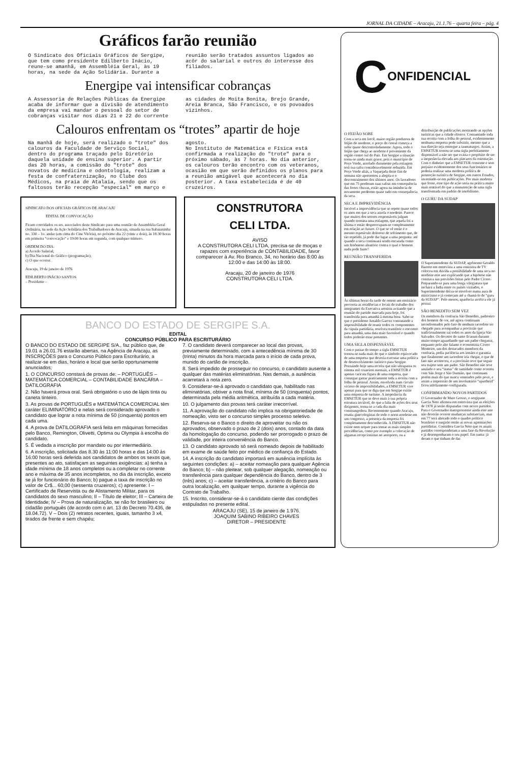JORNAL DA CIDADE – Aracaju, 21.1.76 – quarta feira – pág. 4
Gráficos farão reunião
O Sindicato dos Oficiais Gráficos de Sergipe, que tem como presidente Edilberto Inácio, reune-se amanhã, em Assembléia Geral, às 19 horas, na sede da Ação Solidária. Durante a reunião serão tratados assuntos ligados ao acôr do salarial e outros do interesse dos filiados.
Energipe vai intensificar cobranças
A Assessoria de Relações Públicas da Energipe acaba de informar que a divisão de atendimento da empresa vai mandar o pessoal do setor de cobranças visitar nos dias 21 e 22 do corrente as cidades de Moita Bonita, Brejo Grande, Areia Branca, São Francisco, e os povoados vizinhos.
Calouros enfrentam os “trotes” apartir de hoje
Na manhã de hoje, será realizado o "trote" dos calouros da Faculdade de Serviço Social, dentro do programa traçado pelo Diretório daquela unidade de ensino superior. A partir das 20 horas, a comissão do "trote" dos novatos de medicina e odontologia, realizam a festa de confraternização, no Clube dos Médicos, na praia de Atalaia, sendo que os faltosos terão recepção "especial" em março e agosto.
No Instituto de Matemática e Física está confirmada a realização do "trote" para o próximo sábado, às 7 horas. No dia anterior, os calouros terão encontro com os veteranos, ocasião em que serão definidos os planos para a reunião amigável que acontecerá no dia posterior. A taxa estabelecida é de 40 cruzeiros.
SINDICATO DOS OFICIAIS GRÁFICOS DE ARACAJU
EDITAL DE CONVOCAÇÃO
Ficam convidados os srs. associados deste Sindicato para uma reunião de Assembléia Geral Ordinária, na sede da Ação Solidária dos Trabalhadores de Aracaju, situada na rua Itabaianinha no. 330 – 1o. andar (em cima do Cine Vitória), no próximo dia 22 (vinte e dois), às 18:30 horas em primeira “convocação” e 19:00 horas em segunda, com qualquer número.
ORDEM DO DIA:
a) Acordo Salarial;
b) Dia Nacional do Gráfico (programação);
c) O que ocorrer.
Aracaju, 19 de janeiro de 1976
EDILBERTO INÁCIO SANTOS
– Presidente –
CONSTRUTORA
CELI LTDA.
AVISO
A CONSTRUTORA CELI LTDA, precisa-se de moças e rapazes com experiência de CONTABILIDADE, favor comparecer à Av. Rio Branco, 34, no horário das 8:00 às 12:00 e das 14:00 às 18:00.
Aracaju, 20 de janeiro de 1976
CONSTRUTORA CELI LTDA.
BANCO DO ESTADO DE SERGIPE S.A.
EDITAL
CONCURSO PÚBLICO PARA ESCRITURÁRIO
O BANCO DO ESTADO DE SERGIPE S/A., faz público que, de 19.01 a 26.01.76 estarão abertas, na Agência de Aracaju, as INSCRIÇÕES para o Concurso Público para Escriturário, a realizar-se em dias, horário e local que serão oportunamente anunciados;
1. O CONCURSO constará de provas de: – PORTUGUÊS – MATEMÁTICA COMERCIAL – CONTABILIDADE BANCÁRIA – DATILOGRAFIA
2. Não haverá prova oral. Será obrigatório o uso de lápis tinta ou caneta tinteiro.
3. As provas de PORTUGUÊS e MATEMÁTICA COMERCIAL têm caráter ELIMINATÓRIO e nelas será considerado aprovado o candidato que lograr a nota mínima de 50 (cinquenta) pontos em cada uma.
4. A prova de DATILOGRAFIA será feita em máquinas fornecidas pelo Banco, Remington, Olivetti, Optima ou Olympia à escolha do candidato.
5. É vedada a inscrição por mandato ou por intermediário.
6. A inscrição, solicitada das 8.30 às 11:00 horas e das 14:00 às 16:00 horas será deferida aos candidatos de ambos os sexos que, presentes ao ato, satisfaçam as seguintes exigências: a) tenha a idade mínima de 18 anos completos ou a completar no corrente ano e máxima de 35 anos incompletos, no dia da inscrição, exceto se já for funcionário do Banco; b) pague a taxa de inscrição no valor de Cr$... 60,00 (sessenta cruzeiros); c) apresente: I – Certificado de Reservista ou de Alistamento Militar, para os candidatos do sexo masculino; II – Título de eleitor; III – Carteira de Identidade; IV – Prova de naturalização, se não for brasileiro ou cidadão português (de acordo com o art. 13 do Decreto 70.436, de 18.04.72). V – Dois (2) retratos recentes, iguais, tamanho 3 x4, tirados de frente e sem chapéu;
7. O candidato deverá comparecer ao local das provas, previamente determinado, com a antecedência mínima de 30 (trinta) minutos da hora marcada para o início de cada prova, munido do cartão de inscrição.
8. Será impedido de prosseguir no concurso, o candidato ausente a qualquer das matérias eliminatórias. Nas demais, a ausência acarretará a nota zero.
9. Considerar-se-á aprovado o candidato que, habilitado nas eliminatórias, obtiver a nota final, mínima de 50 (cinquenta) pontos, determinada pela média aritmética, atribuída a cada matéria.
10. O julgamento das provas terá caráter irrecorrível.
11. A aprovação do candidato não implica na obrigatoriedade de nomeação, visto ser o concurso simples processo seletivo.
12. Reserva-se o Banco o direito de aproveitar ou não os aprovados, observado o prazo de 2 (dois) anos, contado da data da homologação do concurso, podendo ser prorrogado o prazo de validade, por inteira conveniência do Banco.
13. O candidato aprovado só será nomeado depois de habilitado em exame de saúde feito por médico de confiança do Estado.
14. A inscrição do candidato importará em ausência implícita às seguintes condições: a) – aceitar nomeação para qualquer Agência do Banco; b) – não pleitear, sob qualquer alegação, nomeação ou transferência para qualquer dependência do Banco, dentro de 3 (três) anos; c) – aceitar transferência, a critério do Banco para outra localização, em qualquer tempo, durante a vigência do Contrato de Trabalho.
15. Inscrito, considerar-se-á o candidato ciente das condições estipuladas no presente edital.
ARACAJU (SE), 15 de janeiro de 1.976.
JOAQUIM SABINO RIBEIRO CHAVES
DIRETOR – PRESIDENTE
CONFIDENCIAL
O FEIJÃO SOBE
Com a seca em Irecê, maior região produtora de feijão do nordeste, o preço do cereal começa a subir quase descontroladamente. Agora, todo o feijão que chega ao nordeste é proveniente da região centro sul do País. Em Sergipe a situação torna-se ainda mais grave, pois o município de Poço Verde, assolado duramente pela estiagem terá sua safra consideravelmente reduzida. Em Poço Verde aliás, a Vaquejada deste fim de semana não apresentou a alegria e o descontraimento dos últimos anos. Os lavradores que em 75 perderam suas safras em consequência das fortes chuvas, estão agora na iminência de novamente perderem quase tudo em consequência da seca.
SECA E IMPREVIDÊNCIA
Incrível a imprevidência que se repete quase todos os anos em que a seca assola o nordeste. Parece que muitos dos setores responsáveis julgam quando termina uma estiagem, que aquela foi a última e então despreocupam-se completamente em relação ao futuro. O que se vê então é o mesmo espetáculo doloroso de sofrimento que, de tão repetido, já pode dar lugar a uma pergunta: até quando a seca continuará sendo encarada como um fenômeno aleatório contra o qual o homem nada pode fazer?
REUNIÃO TRANSFERIDA
Às últimas horas da tarde de ontem um emissário percorria as residências e locais de trabalho dos integrantes da Executiva arenista avisando que a reunião do partido marcada para hoje, foi transferida para amanhã à mesma hora. Sabe-se que o presidente Arnaldo Garcez constatando a impossibilidade de reunir todos os componentes da cúpula partidária, resolveu transferir o encontro para amanhã, uma data mais favorável e quando todos poderão estar presentes.
UMA SIGLA DISPENSÁVEL
Com o passar do tempo a sigla EMSETUR tornou-se nada mais do que o símbolo equivocado de uma empresa que deveria executar uma política de desenvolvimento turístico para Sergipe. Possuindo hoje uma receita que não ultrapassa os oitenta mil cruzeiros mensais, a EMSETUR é apenas caricata figura de uma empresa, que consegue gastar praticamente toda a receita com a folha de pessoal. Assim, envolvida num círculo vicioso de impossibilidades, a EMSETUR vive apenas para que se diga que em Sergipe existe uma empresa de turismo. A inoperância da EMSETUR que se deve mais à sua própria estrutura inviável, do que a falta de ações dos seus dirigentes, torna-se a cada dia mais constrangedora. Recentemente quando Aracaju, reuniu ginecologistas de todo o norte-nordeste em um congresso, a presença da empresa foi completamente desconhecida. A EMSETUR não existe nem sequer para tomar as mais simples providências, como por exemplo a colocação de algumas recepcionistas no aeroporto, ou a distribuição de publicações mostrando as opções turísticas que a cidade oferece. Consumindo toda sua receita com a folha do pessoal, evidentemente nenhuma empresa pode subsistir, mesmo que a sua direção seja entregue a taumaturgos. Assim, a EMSETUR tornou-se uma sigla perfeitamente dispensável a não ser que exista o propósito de ser a inoperância elevada aos píncaros da ostentação. Com o dinheiro que a EMSETUR consome e sem prejuízo evidentemente dos seus funcionários se poderia realizar uma modesta política de promoção turística de Sergipe, em outros Estados, investindo-se em publicações. Por mais modesta que fosse, esse tipo de ação seria na prática muito mais rentável do que a manutenção de uma sigla transformada em padrão de imobilismo.
O GURU DA SUDAP
O Superintendente da SUDAP, agrônomo Geraldo Barreto em entrevista a uma emissora de TV colocou em dúvida a possibilidade de uma seca no nordeste este ano explicando que a hipótese não constava nas previsões feitas pelo Padre Cícero. Preparando-se para uma longa vilegiatura que incluirá a Índia entre os países visitados, o Superintendente deixa-se envolver numa aura de misticismo e já começam até a chamá-lo de “guru da SUDAP”. Pelo menos, aparência ascética ele já possui.
SÃO BENEDITO SEM VEZ
Os membros da confraria São Benedito, padroeiro dos homens de cor, até agora continuam inconformados pelo fato de nenhum sacerdote ter chegado para acompanhar a procissão que tradicionalmente sai todos os anos da Igreja São Salvador. Os devotos do santo ficaram durante muito tempo aguardando que um padre chegasse, enquanto pelo alto falante o economista Cícero Monteiro, um dos destacados membros da confraria, pedia paciência aos irmãos e garantia que finalmente um sacerdote iria chegar, o que de fato não aconteceu, e a procissão teve que seguir seu trajeto sem um padre. São Benedito não teve anulado o seu “status” de santidade como ocorreu com São Jorge e São Damião, que continuam porém mais do que nunca venerados pelo povo, e assim a impressão de um involuntário “apartheid” ficou infelizmente configurada.
CONFIRMANDO NOVOS PARTIDOS
O Governador de Mato Grosso, o sergipano Garcia Neto afirmou em entrevista que as eleições de 1978 já serão disputadas com novos partidos. Para o Governador matogrossense ainda este ano não deverão ocorrer mudanças substanciais, mas em 77 será alterado todo o quadro político brasileiro e surgirão então as novas agremiações partidárias. Considera Garcia Neto que os atuais partidos corresponderam a uma fase da Revolução e já desempenharam o seu papel. Em suma: já deram o que tinham de dar.